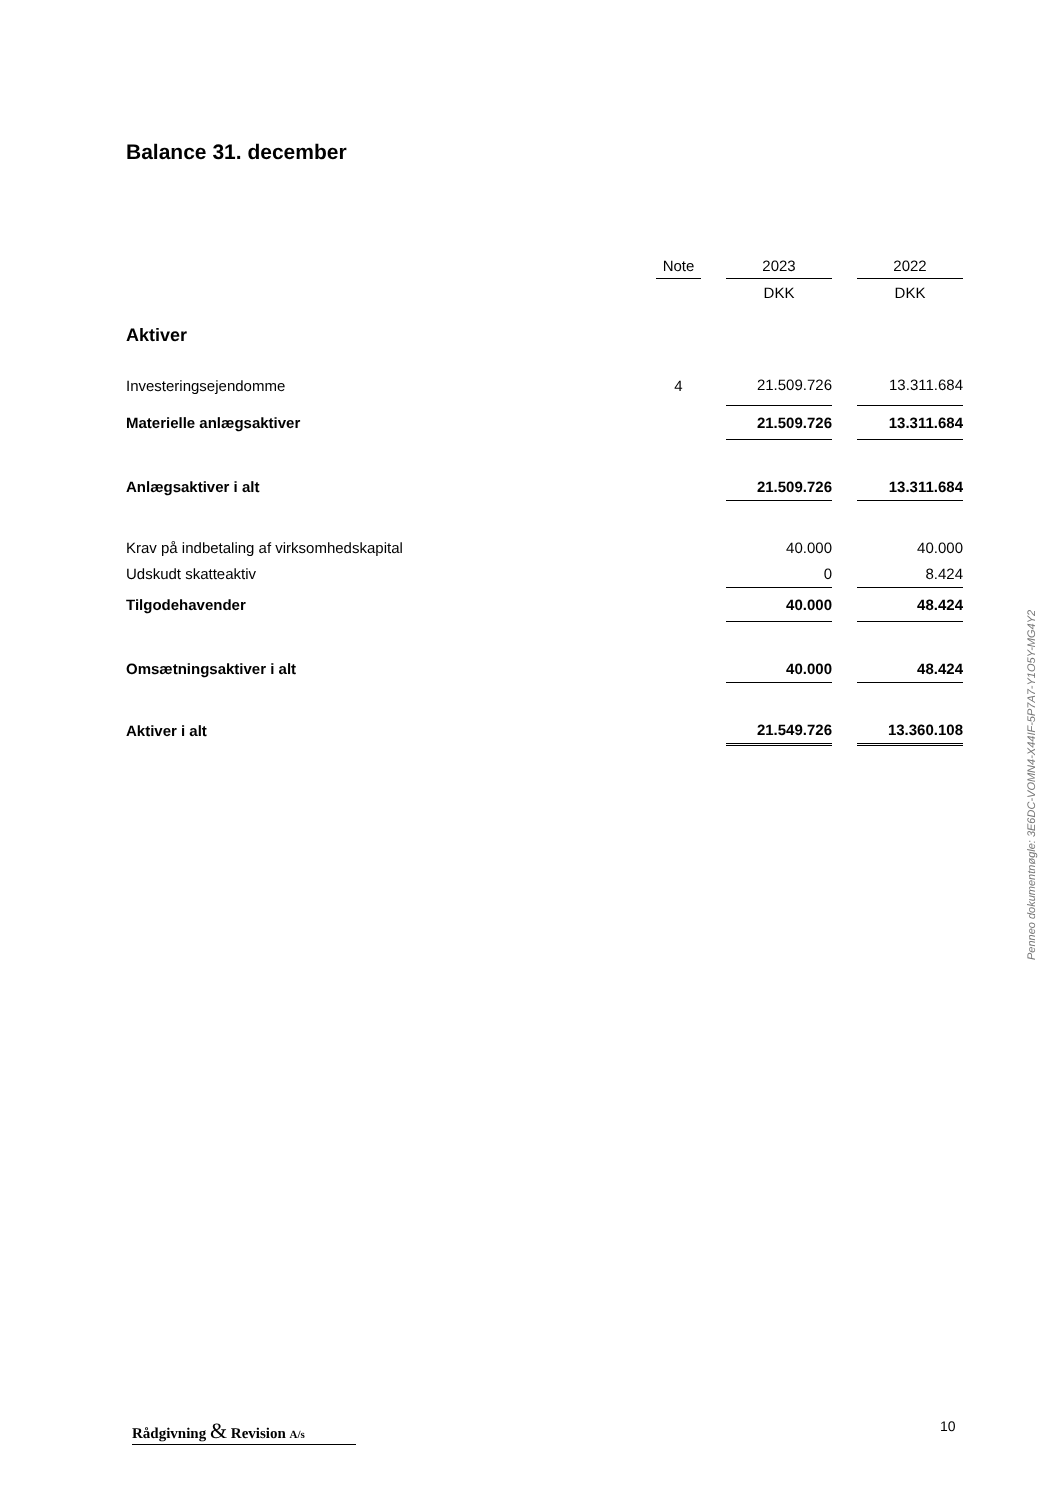Balance 31. december
| | Note | | 2023 | | 2022 |
| | | | DKK | | DKK |
| Aktiver | | | | | |
| Investeringsejendomme | 4 | | 21.509.726 | | 13.311.684 |
| Materielle anlægsaktiver | | | 21.509.726 | | 13.311.684 |
| Anlægsaktiver i alt | | | 21.509.726 | | 13.311.684 |
| Krav på indbetaling af virksomhedskapital | | | 40.000 | | 40.000 |
| Udskudt skatteaktiv | | | 0 | | 8.424 |
| Tilgodehavender | | | 40.000 | | 48.424 |
| Omsætningsaktiver i alt | | | 40.000 | | 48.424 |
| Aktiver i alt | | | 21.549.726 | | 13.360.108 |
Penneo dokumentnøgle: 3E6DC-VOMN4-X44IF-5P7A7-Y1O5Y-MG4Y2
Rådgivning & Revision A/s
10